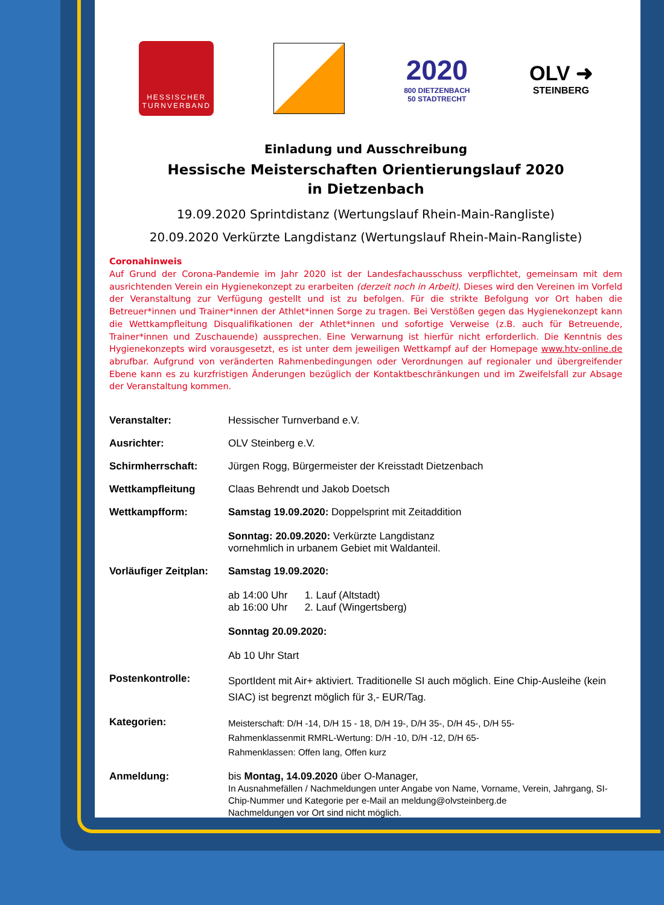HESSISCHER
TURNVERBAND
2020
800 DIETZENBACH
50 STADTRECHT
OLV ➜
STEINBERG
Einladung und Ausschreibung
Hessische Meisterschaften Orientierungslauf 2020
in Dietzenbach
19.09.2020 Sprintdistanz (Wertungslauf Rhein-Main-Rangliste)
20.09.2020 Verkürzte Langdistanz (Wertungslauf Rhein-Main-Rangliste)
Coronahinweis
Auf Grund der Corona-Pandemie im Jahr 2020 ist der Landesfachausschuss verpflichtet, gemeinsam mit dem ausrichtenden Verein ein Hygienekonzept zu erarbeiten (derzeit noch in Arbeit). Dieses wird den Vereinen im Vorfeld der Veranstaltung zur Verfügung gestellt und ist zu befolgen. Für die strikte Befolgung vor Ort haben die Betreuer*innen und Trainer*innen der Athlet*innen Sorge zu tragen. Bei Verstößen gegen das Hygienekonzept kann die Wettkampfleitung Disqualifikationen der Athlet*innen und sofortige Verweise (z.B. auch für Betreuende, Trainer*innen und Zuschauende) aussprechen. Eine Verwarnung ist hierfür nicht erforderlich. Die Kenntnis des Hygienekonzepts wird vorausgesetzt, es ist unter dem jeweiligen Wettkampf auf der Homepage www.htv-online.de abrufbar. Aufgrund von veränderten Rahmenbedingungen oder Verordnungen auf regionaler und übergreifender Ebene kann es zu kurzfristigen Änderungen bezüglich der Kontaktbeschränkungen und im Zweifelsfall zur Absage der Veranstaltung kommen.
| Veranstalter: | Hessischer Turnverband e.V. |
| Ausrichter: | OLV Steinberg e.V. |
| Schirmherrschaft: | Jürgen Rogg, Bürgermeister der Kreisstadt Dietzenbach |
| Wettkampfleitung | Claas Behrendt und Jakob Doetsch |
| Wettkampfform: | Samstag 19.09.2020: Doppelsprint mit Zeitaddition Sonntag: 20.09.2020: Verkürzte Langdistanz vornehmlich in urbanem Gebiet mit Waldanteil. |
| Vorläufiger Zeitplan: | Samstag 19.09.2020: ab 14:00 Uhr 1. Lauf (Altstadt) ab 16:00 Uhr 2. Lauf (Wingertsberg) Sonntag 20.09.2020: Ab 10 Uhr Start |
| Postenkontrolle: | SportIdent mit Air+ aktiviert. Traditionelle SI auch möglich. Eine Chip-Ausleihe (kein SIAC) ist begrenzt möglich für 3,- EUR/Tag. |
| Kategorien: | Meisterschaft: D/H -14, D/H 15 - 18, D/H 19-, D/H 35-, D/H 45-, D/H 55- Rahmenklassenmit RMRL-Wertung: D/H -10, D/H -12, D/H 65- Rahmenklassen: Offen lang, Offen kurz |
| Anmeldung: | bis Montag, 14.09.2020 über O-Manager, In Ausnahmefällen / Nachmeldungen unter Angabe von Name, Vorname, Verein, Jahrgang, SI-Chip-Nummer und Kategorie per e-Mail an meldung@olvsteinberg.de Nachmeldungen vor Ort sind nicht möglich. |